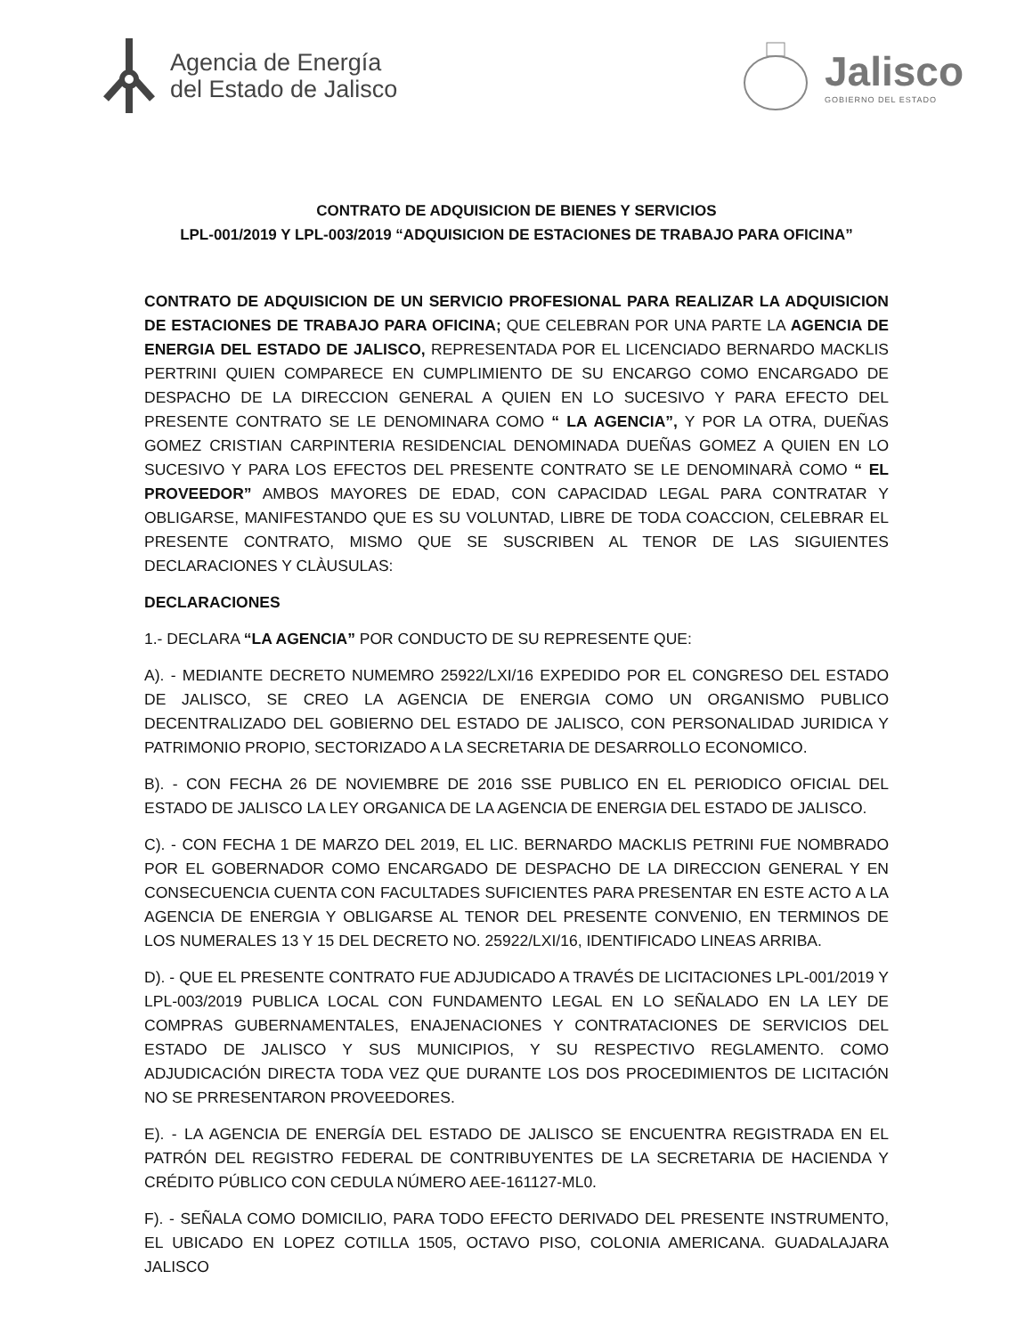Agencia de Energía
del Estado de Jalisco
Jalisco
GOBIERNO DEL ESTADO
CONTRATO DE ADQUISICION DE BIENES Y SERVICIOS
LPL-001/2019 Y LPL-003/2019 “ADQUISICION DE ESTACIONES DE TRABAJO PARA OFICINA”
CONTRATO DE ADQUISICION DE UN SERVICIO PROFESIONAL PARA REALIZAR LA ADQUISICION DE ESTACIONES DE TRABAJO PARA OFICINA; QUE CELEBRAN POR UNA PARTE LA AGENCIA DE ENERGIA DEL ESTADO DE JALISCO, REPRESENTADA POR EL LICENCIADO BERNARDO MACKLIS PERTRINI QUIEN COMPARECE EN CUMPLIMIENTO DE SU ENCARGO COMO ENCARGADO DE DESPACHO DE LA DIRECCION GENERAL A QUIEN EN LO SUCESIVO Y PARA EFECTO DEL PRESENTE CONTRATO SE LE DENOMINARA COMO “ LA AGENCIA”, Y POR LA OTRA, DUEÑAS GOMEZ CRISTIAN CARPINTERIA RESIDENCIAL DENOMINADA DUEÑAS GOMEZ A QUIEN EN LO SUCESIVO Y PARA LOS EFECTOS DEL PRESENTE CONTRATO SE LE DENOMINARÀ COMO “ EL PROVEEDOR” AMBOS MAYORES DE EDAD, CON CAPACIDAD LEGAL PARA CONTRATAR Y OBLIGARSE, MANIFESTANDO QUE ES SU VOLUNTAD, LIBRE DE TODA COACCION, CELEBRAR EL PRESENTE CONTRATO, MISMO QUE SE SUSCRIBEN AL TENOR DE LAS SIGUIENTES DECLARACIONES Y CLÀUSULAS:
DECLARACIONES
1.- DECLARA “LA AGENCIA” POR CONDUCTO DE SU REPRESENTE QUE:
A). - MEDIANTE DECRETO NUMEMRO 25922/LXI/16 EXPEDIDO POR EL CONGRESO DEL ESTADO DE JALISCO, SE CREO LA AGENCIA DE ENERGIA COMO UN ORGANISMO PUBLICO DECENTRALIZADO DEL GOBIERNO DEL ESTADO DE JALISCO, CON PERSONALIDAD JURIDICA Y PATRIMONIO PROPIO, SECTORIZADO A LA SECRETARIA DE DESARROLLO ECONOMICO.
B). - CON FECHA 26 DE NOVIEMBRE DE 2016 SSE PUBLICO EN EL PERIODICO OFICIAL DEL ESTADO DE JALISCO LA LEY ORGANICA DE LA AGENCIA DE ENERGIA DEL ESTADO DE JALISCO.
C). - CON FECHA 1 DE MARZO DEL 2019, EL LIC. BERNARDO MACKLIS PETRINI FUE NOMBRADO POR EL GOBERNADOR COMO ENCARGADO DE DESPACHO DE LA DIRECCION GENERAL Y EN CONSECUENCIA CUENTA CON FACULTADES SUFICIENTES PARA PRESENTAR EN ESTE ACTO A LA AGENCIA DE ENERGIA Y OBLIGARSE AL TENOR DEL PRESENTE CONVENIO, EN TERMINOS DE LOS NUMERALES 13 Y 15 DEL DECRETO NO. 25922/LXI/16, IDENTIFICADO LINEAS ARRIBA.
D). - QUE EL PRESENTE CONTRATO FUE ADJUDICADO A TRAVÉS DE LICITACIONES LPL-001/2019 Y LPL-003/2019 PUBLICA LOCAL CON FUNDAMENTO LEGAL EN LO SEÑALADO EN LA LEY DE COMPRAS GUBERNAMENTALES, ENAJENACIONES Y CONTRATACIONES DE SERVICIOS DEL ESTADO DE JALISCO Y SUS MUNICIPIOS, Y SU RESPECTIVO REGLAMENTO. COMO ADJUDICACIÓN DIRECTA TODA VEZ QUE DURANTE LOS DOS PROCEDIMIENTOS DE LICITACIÓN NO SE PRRESENTARON PROVEEDORES.
E). - LA AGENCIA DE ENERGÍA DEL ESTADO DE JALISCO SE ENCUENTRA REGISTRADA EN EL PATRÓN DEL REGISTRO FEDERAL DE CONTRIBUYENTES DE LA SECRETARIA DE HACIENDA Y CRÉDITO PÚBLICO CON CEDULA NÚMERO AEE-161127-ML0.
F). - SEÑALA COMO DOMICILIO, PARA TODO EFECTO DERIVADO DEL PRESENTE INSTRUMENTO, EL UBICADO EN LOPEZ COTILLA 1505, OCTAVO PISO, COLONIA AMERICANA. GUADALAJARA JALISCO